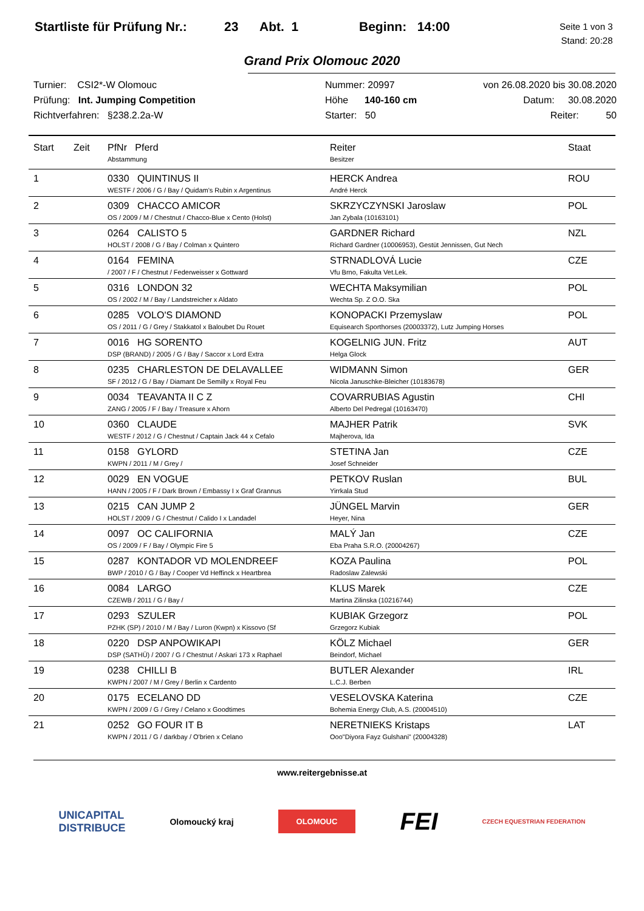Startliste für Prüfung Nr.:
23 Abt. 1 Beginn: 14:00
Seite 1 von 3
Stand: 20:28
Grand Prix Olomouc 2020
Turnier: CSI2*-W Olomouc
Prüfung: Int. Jumping Competition
Richtverfahren: §238.2.2a-W
Nummer: 20997
Höhe 140-160 cm
Starter: 50
von 26.08.2020 bis 30.08.2020
Datum: 30.08.2020
Reiter: 50
| Start | Zeit | PfNr Pferd Abstammung | Reiter Besitzer | Staat |
| --- | --- | --- | --- | --- |
| 1 | | 0330 QUINTINUS II WESTF / 2006 / G / Bay / Quidam's Rubin x Argentinus | HERCK Andrea André Herck | ROU |
| 2 | | 0309 CHACCO AMICOR OS / 2009 / M / Chestnut / Chacco-Blue x Cento (Holst) | SKRZYCZYNSKI Jaroslaw Jan Zybala (10163101) | POL |
| 3 | | 0264 CALISTO 5 HOLST / 2008 / G / Bay / Colman x Quintero | GARDNER Richard Richard Gardner (10006953), Gestüt Jennissen, Gut Nech | NZL |
| 4 | | 0164 FEMINA / 2007 / F / Chestnut / Federweisser x Gottward | STRNADLOVÁ Lucie Vfu Brno, Fakulta Vet.Lek. | CZE |
| 5 | | 0316 LONDON 32 OS / 2002 / M / Bay / Landstreicher x Aldato | WECHTA Maksymilian Wechta Sp. Z O.O. Ska | POL |
| 6 | | 0285 VOLO'S DIAMOND OS / 2011 / G / Grey / Stakkatol x Baloubet Du Rouet | KONOPACKI Przemyslaw Equisearch Sporthorses (20003372), Lutz Jumping Horses | POL |
| 7 | | 0016 HG SORENTO DSP (BRAND) / 2005 / G / Bay / Saccor x Lord Extra | KOGELNIG JUN. Fritz Helga Glock | AUT |
| 8 | | 0235 CHARLESTON DE DELAVALLEE SF / 2012 / G / Bay / Diamant De Semilly x Royal Feu | WIDMANN Simon Nicola Januschke-Bleicher (10183678) | GER |
| 9 | | 0034 TEAVANTA II C Z ZANG / 2005 / F / Bay / Treasure x Ahorn | COVARRUBIAS Agustin Alberto Del Pedregal (10163470) | CHI |
| 10 | | 0360 CLAUDE WESTF / 2012 / G / Chestnut / Captain Jack 44 x Cefalo | MAJHER Patrik Majherova, Ida | SVK |
| 11 | | 0158 GYLORD KWPN / 2011 / M / Grey / | STETINA Jan Josef Schneider | CZE |
| 12 | | 0029 EN VOGUE HANN / 2005 / F / Dark Brown / Embassy I x Graf Grannus | PETKOV Ruslan Yirrkala Stud | BUL |
| 13 | | 0215 CAN JUMP 2 HOLST / 2009 / G / Chestnut / Calido I x Landadel | JÜNGEL Marvin Heyer, Nina | GER |
| 14 | | 0097 OC CALIFORNIA OS / 2009 / F / Bay / Olympic Fire 5 | MALÝ Jan Eba Praha S.R.O. (20004267) | CZE |
| 15 | | 0287 KONTADOR VD MOLENDREEF BWP / 2010 / G / Bay / Cooper Vd Heffinck x Heartbrea | KOZA Paulina Radoslaw Zalewski | POL |
| 16 | | 0084 LARGO CZEWB / 2011 / G / Bay / | KLUS Marek Martina Zilinska (10216744) | CZE |
| 17 | | 0293 SZULER PZHK (SP) / 2010 / M / Bay / Luron (Kwpn) x Kissovo (Sf | KUBIAK Grzegorz Grzegorz Kubiak | POL |
| 18 | | 0220 DSP ANPOWIKAPI DSP (SATHÜ) / 2007 / G / Chestnut / Askari 173 x Raphael | KÖLZ Michael Beindorf, Michael | GER |
| 19 | | 0238 CHILLI B KWPN / 2007 / M / Grey / Berlin x Cardento | BUTLER Alexander L.C.J. Berben | IRL |
| 20 | | 0175 ECELANO DD KWPN / 2009 / G / Grey / Celano x Goodtimes | VESELOVSKA Katerina Bohemia Energy Club, A.S. (20004510) | CZE |
| 21 | | 0252 GO FOUR IT B KWPN / 2011 / G / darkbay / O'brien x Celano | NERETNIEKS Kristaps Ooo"Diyora Fayz Gulshani" (20004328) | LAT |
www.reitergebnisse.at
UNICAPITAL
DISTRIBUCE Olomoucký kraj OLOMOUC FEI CZECH EQUESTRIAN FEDERATION